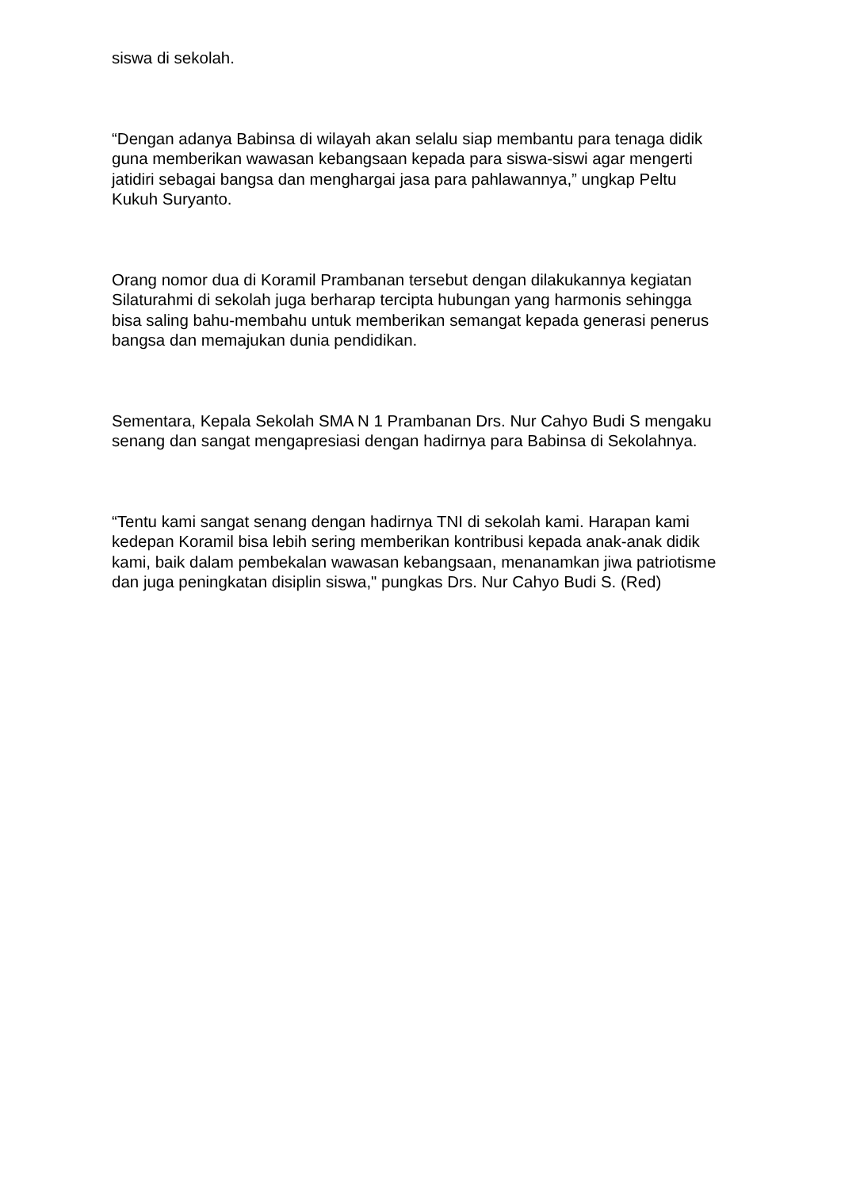siswa di sekolah.
“Dengan adanya Babinsa di wilayah akan selalu siap membantu para tenaga didik guna memberikan wawasan kebangsaan kepada para siswa-siswi agar mengerti jatidiri sebagai bangsa dan menghargai jasa para pahlawannya,” ungkap Peltu Kukuh Suryanto.
Orang nomor dua di Koramil Prambanan tersebut dengan dilakukannya kegiatan Silaturahmi di sekolah juga berharap tercipta hubungan yang harmonis sehingga bisa saling bahu-membahu untuk memberikan semangat kepada generasi penerus bangsa dan memajukan dunia pendidikan.
Sementara, Kepala Sekolah SMA N 1 Prambanan Drs. Nur Cahyo Budi S mengaku senang dan sangat mengapresiasi dengan hadirnya para Babinsa di Sekolahnya.
“Tentu kami sangat senang dengan hadirnya TNI di sekolah kami. Harapan kami kedepan Koramil bisa lebih sering memberikan kontribusi kepada anak-anak didik kami, baik dalam pembekalan wawasan kebangsaan, menanamkan jiwa patriotisme dan juga peningkatan disiplin siswa," pungkas Drs. Nur Cahyo Budi S. (Red)